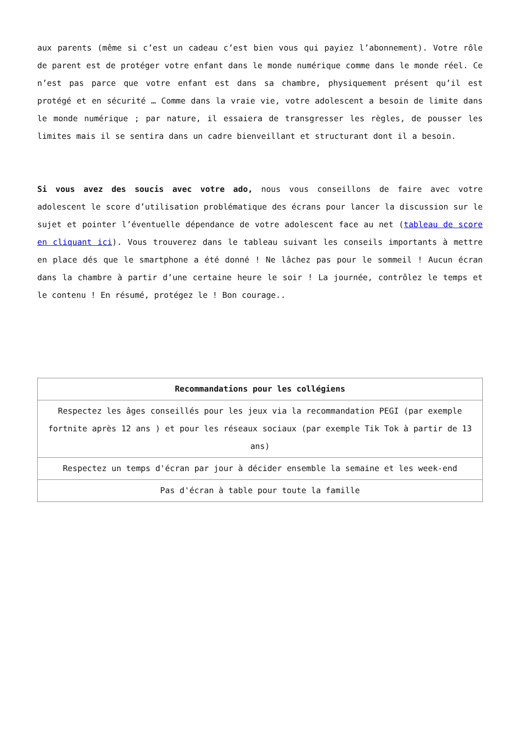aux parents (même si c’est un cadeau c’est bien vous qui payiez l’abonnement). Votre rôle de parent est de protéger votre enfant dans le monde numérique comme dans le monde réel. Ce n’est pas parce que votre enfant est dans sa chambre, physiquement présent qu’il est protégé et en sécurité … Comme dans la vraie vie, votre adolescent a besoin de limite dans le monde numérique ; par nature, il essaiera de transgresser les règles, de pousser les limites mais il se sentira dans un cadre bienveillant et structurant dont il a besoin.
Si vous avez des soucis avec votre ado, nous vous conseillons de faire avec votre adolescent le score d’utilisation problématique des écrans pour lancer la discussion sur le sujet et pointer l’éventuelle dépendance de votre adolescent face au net (tableau de score en cliquant ici). Vous trouverez dans le tableau suivant les conseils importants à mettre en place dés que le smartphone a été donné ! Ne lâchez pas pour le sommeil ! Aucun écran dans la chambre à partir d’une certaine heure le soir ! La journée, contrôlez le temps et le contenu ! En résumé, protégez le ! Bon courage..
| Recommandations pour les collégiens |
| --- |
| Respectez les âges conseillés pour les jeux via la recommandation PEGI (par exemple fortnite après 12 ans ) et pour les réseaux sociaux (par exemple Tik Tok à partir de 13 ans) |
| Respectez un temps d'écran par jour à décider ensemble la semaine et les week-end |
| Pas d'écran à table pour toute la famille |